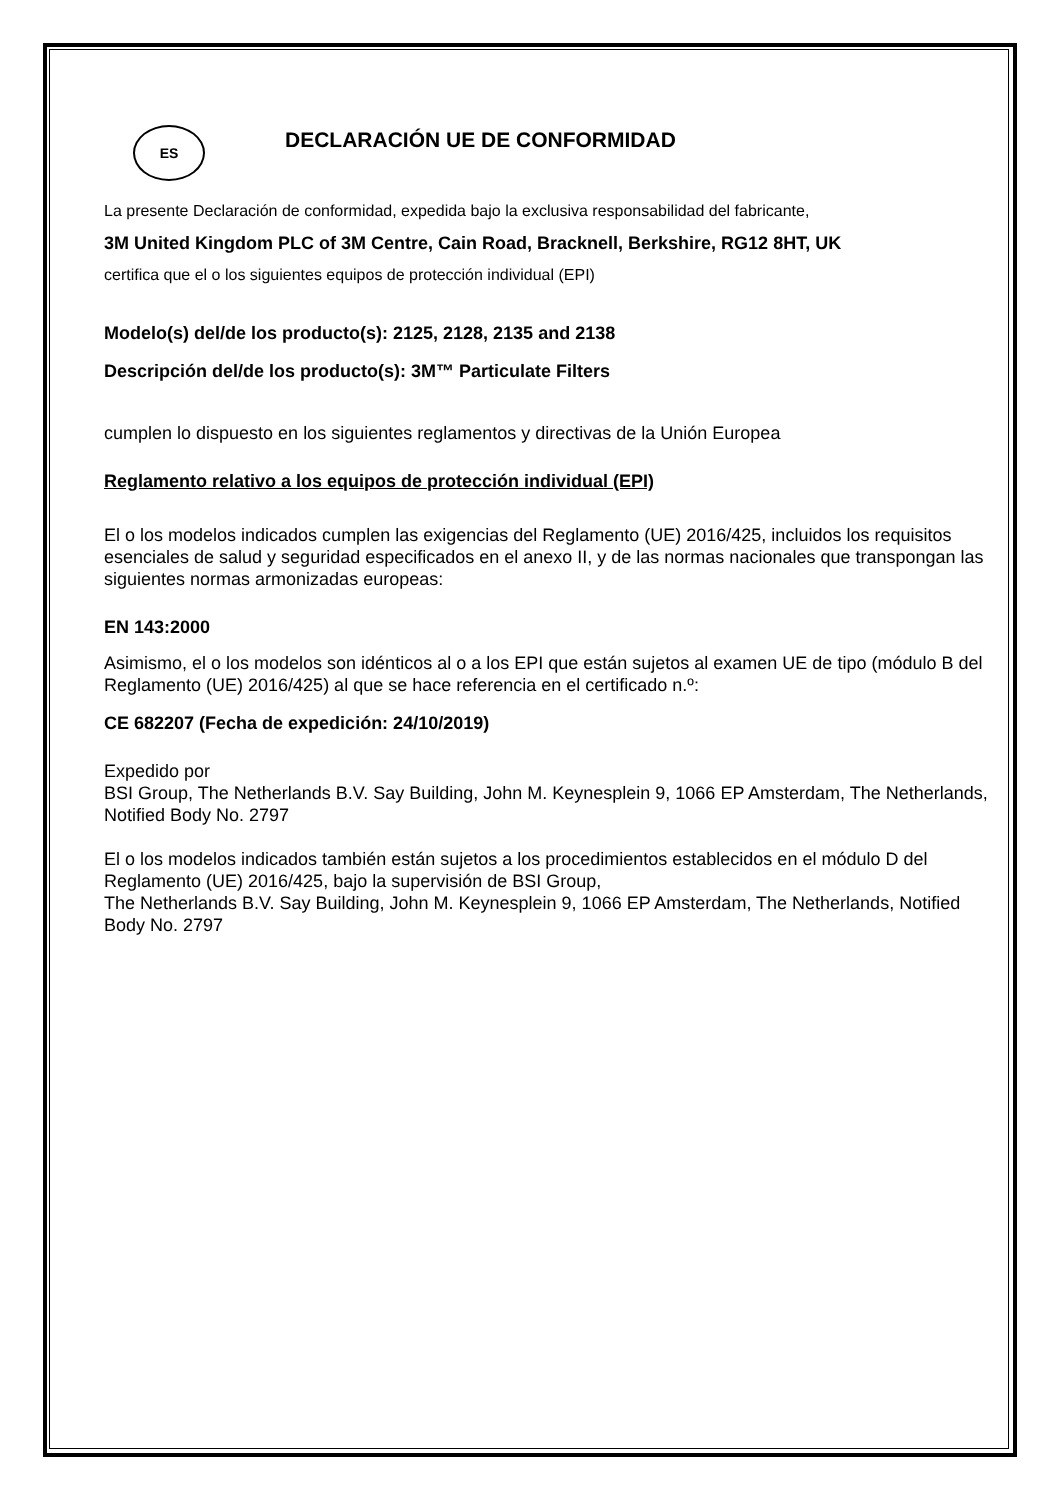ES DECLARACIÓN UE DE CONFORMIDAD
La presente Declaración de conformidad, expedida bajo la exclusiva responsabilidad del fabricante,
3M United Kingdom PLC of 3M Centre, Cain Road, Bracknell, Berkshire, RG12 8HT, UK
certifica que el o los siguientes equipos de protección individual (EPI)
Modelo(s) del/de los producto(s): 2125, 2128, 2135 and 2138
Descripción del/de los producto(s): 3M™ Particulate Filters
cumplen lo dispuesto en los siguientes reglamentos y directivas de la Unión Europea
Reglamento relativo a los equipos de protección individual (EPI)
El o los modelos indicados cumplen las exigencias del Reglamento (UE) 2016/425, incluidos los requisitos esenciales de salud y seguridad especificados en el anexo II, y de las normas nacionales que transpongan las siguientes normas armonizadas europeas:
EN 143:2000
Asimismo, el o los modelos son idénticos al o a los EPI que están sujetos al examen UE de tipo (módulo B del Reglamento (UE) 2016/425) al que se hace referencia en el certificado n.º:
CE 682207 (Fecha de expedición: 24/10/2019)
Expedido por
BSI Group, The Netherlands B.V. Say Building, John M. Keynesplein 9, 1066 EP Amsterdam, The Netherlands, Notified Body No. 2797
El o los modelos indicados también están sujetos a los procedimientos establecidos en el módulo D del Reglamento (UE) 2016/425, bajo la supervisión de BSI Group,
The Netherlands B.V. Say Building, John M. Keynesplein 9, 1066 EP Amsterdam, The Netherlands, Notified Body No. 2797